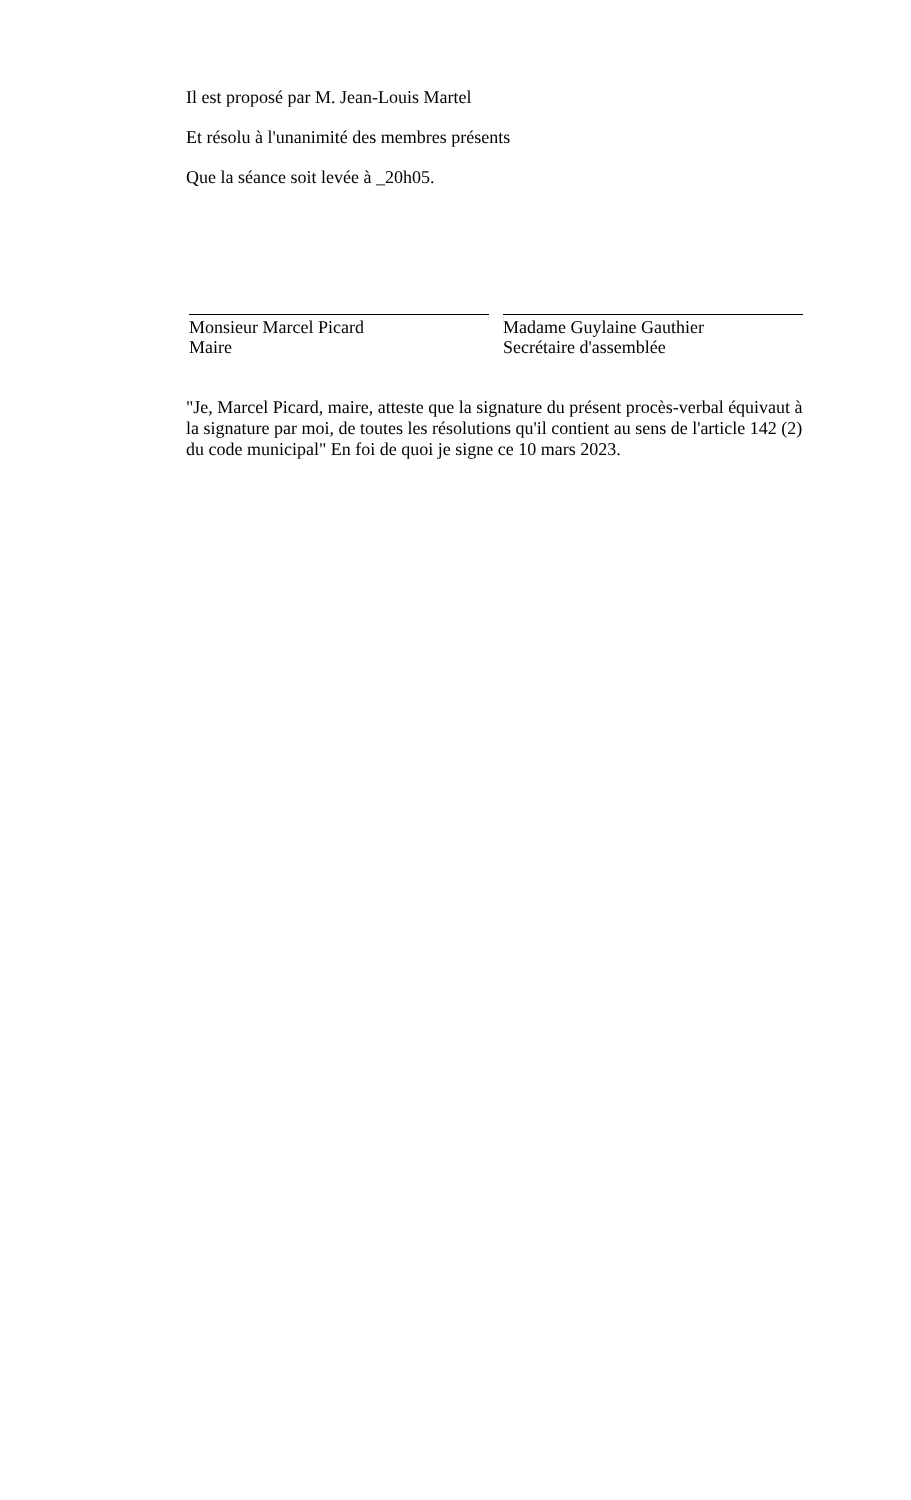Il est proposé par M. Jean-Louis Martel
Et résolu à l'unanimité des membres présents
Que la séance soit levée à _20h05.
Monsieur Marcel Picard
Maire
Madame Guylaine Gauthier
Secrétaire d'assemblée
"Je, Marcel Picard, maire, atteste que la signature du présent procès-verbal équivaut à la signature par moi, de toutes les résolutions qu'il contient au sens de l'article 142 (2) du code municipal" En foi de quoi je signe ce 10 mars 2023.